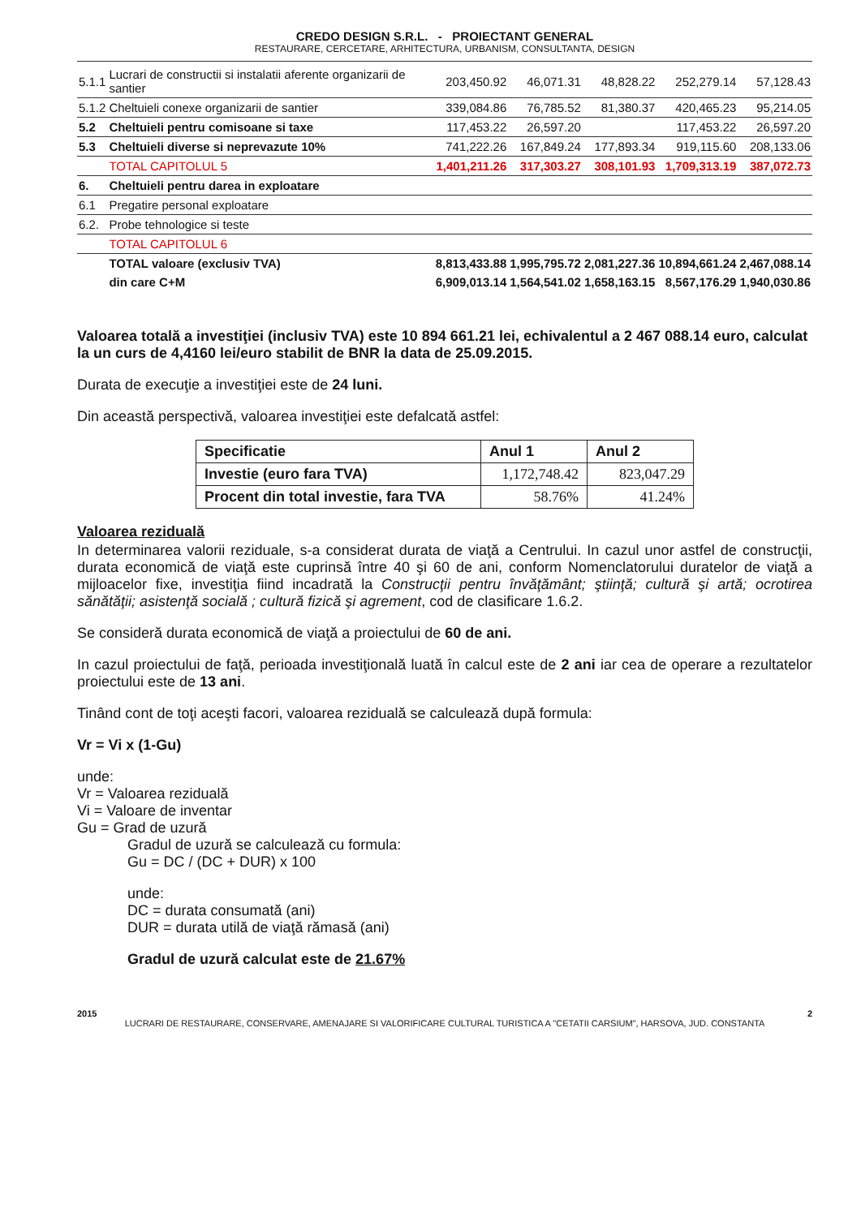CREDO DESIGN S.R.L. - PROIECTANT GENERAL
RESTAURARE, CERCETARE, ARHITECTURA, URBANISM, CONSULTANTA, DESIGN
| 5.1.1 | Lucrari de constructii si instalatii aferente organizarii de santier | 203,450.92 | 46,071.31 | 48,828.22 | 252,279.14 | 57,128.43 |
| 5.1.2 | Cheltuieli conexe organizarii de santier | 339,084.86 | 76,785.52 | 81,380.37 | 420,465.23 | 95,214.05 |
| 5.2 | Cheltuieli pentru comisoane si taxe | 117,453.22 | 26,597.20 | | 117,453.22 | 26,597.20 |
| 5.3 | Cheltuieli diverse si neprevazute 10% | 741,222.26 | 167,849.24 | 177,893.34 | 919,115.60 | 208,133.06 |
| | TOTAL CAPITOLUL 5 | 1,401,211.26 | 317,303.27 | 308,101.93 | 1,709,313.19 | 387,072.73 |
| 6. | Cheltuieli pentru darea in exploatare | | | | | |
| 6.1 | Pregatire personal exploatare | | | | | |
| 6.2. | Probe tehnologice si teste | | | | | |
| | TOTAL CAPITOLUL 6 | | | | | |
| | TOTAL valoare (exclusiv TVA) | 8,813,433.88 | 1,995,795.72 | 2,081,227.36 | 10,894,661.24 | 2,467,088.14 |
| | din care C+M | 6,909,013.14 | 1,564,541.02 | 1,658,163.15 | 8,567,176.29 | 1,940,030.86 |
Valoarea totală a investiţiei (inclusiv TVA) este 10 894 661.21 lei, echivalentul a 2 467 088.14 euro, calculat la un curs de 4,4160 lei/euro stabilit de BNR la data de 25.09.2015.
Durata de execuţie a investiţiei este de 24 luni.
Din această perspectivă, valoarea investiţiei este defalcată astfel:
| Specificatie | Anul 1 | Anul 2 |
| --- | --- | --- |
| Investie (euro fara TVA) | 1,172,748.42 | 823,047.29 |
| Procent din total investie, fara TVA | 58.76% | 41.24% |
Valoarea reziduală
In determinarea valorii reziduale, s-a considerat durata de viaţă a Centrului. In cazul unor astfel de construcţii, durata economică de viaţă este cuprinsă între 40 şi 60 de ani, conform Nomenclatorului duratelor de viaţă a mijloacelor fixe, investiţia fiind incadrată la Construcţii pentru învăţământ; ştiinţă; cultură şi artă; ocrotirea sănătăţii; asistenţă socială ; cultură fizică şi agrement, cod de clasificare 1.6.2.
Se consideră durata economică de viaţă a proiectului de 60 de ani.
In cazul proiectului de faţă, perioada investiţională luată în calcul este de 2 ani iar cea de operare a rezultatelor proiectului este de 13 ani.
Tinând cont de toţi aceşti facori, valoarea reziduală se calculează după formula:
Vr = Vi x (1-Gu)
unde:
Vr = Valoarea reziduală
Vi = Valoare de inventar
Gu = Grad de uzură
Gradul de uzură se calculează cu formula:
Gu = DC / (DC + DUR) x 100
unde:
DC = durata consumată (ani)
DUR = durata utilă de viaţă rămasă (ani)
Gradul de uzură calculat este de 21.67%
2015 2
LUCRARI DE RESTAURARE, CONSERVARE, AMENAJARE SI VALORIFICARE CULTURAL TURISTICA A "CETATII CARSIUM", HARSOVA, JUD. CONSTANTA